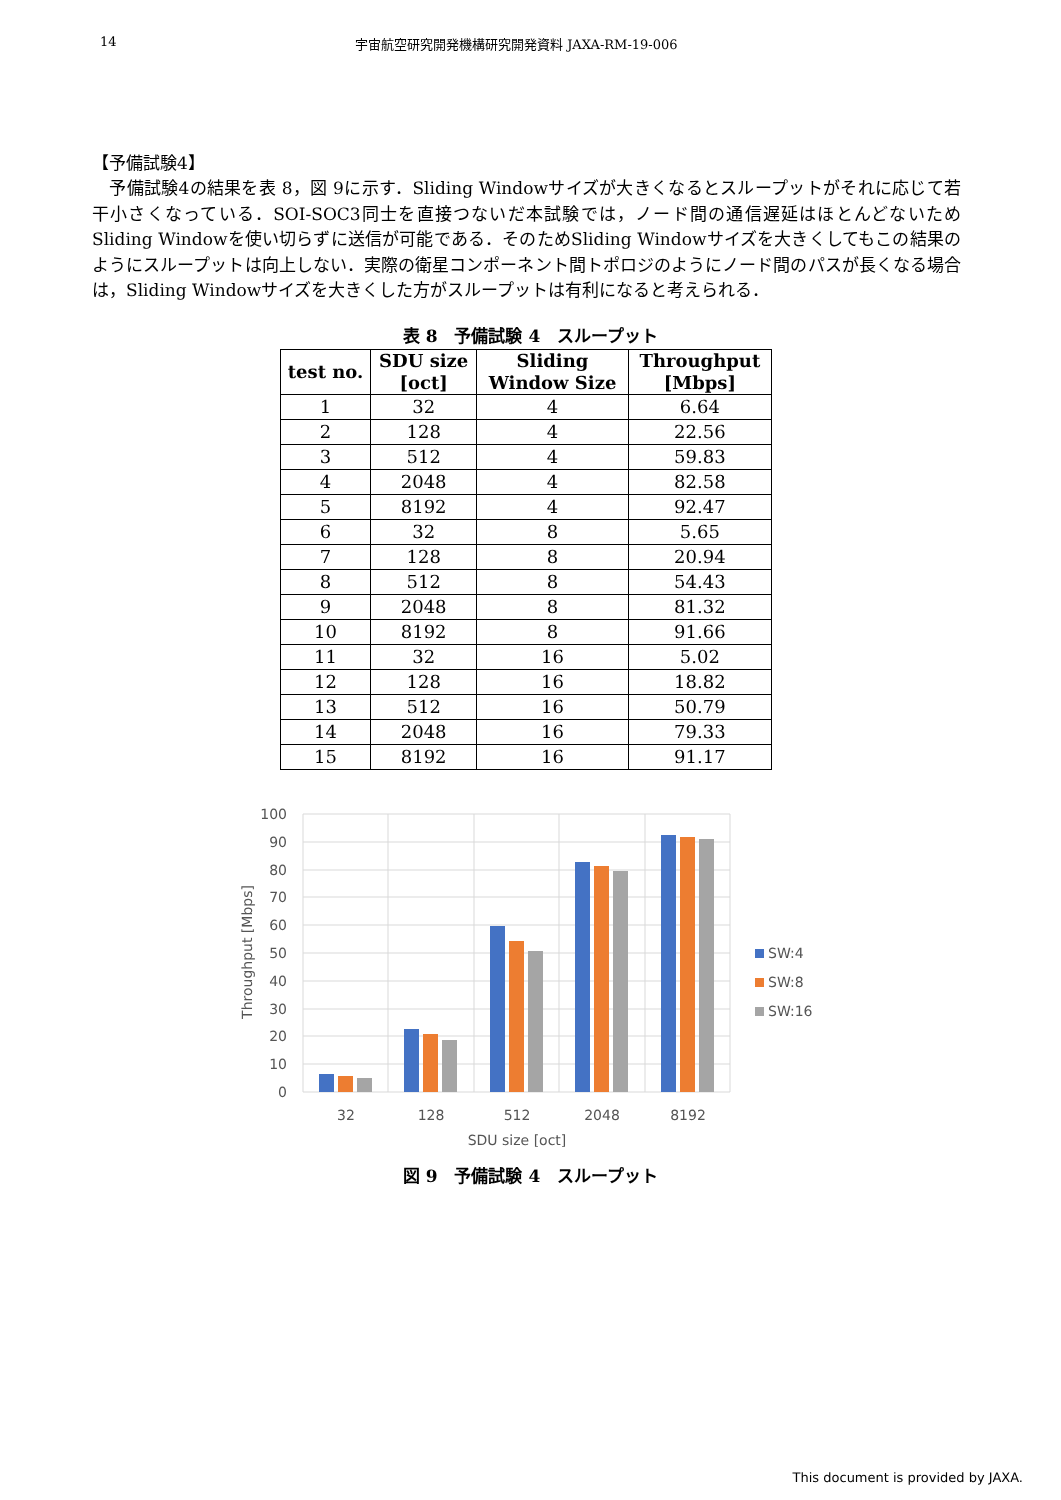14 宇宙航空研究開発機構研究開発資料 JAXA-RM-19-006
【予備試験4】
　予備試験4の結果を表 8，図 9に示す．Sliding Windowサイズが大きくなるとスループットがそれに応じて若干小さくなっている．SOI-SOC3同士を直接つないだ本試験では，ノード間の通信遅延はほとんどないためSliding Windowを使い切らずに送信が可能である．そのためSliding Windowサイズを大きくしてもこの結果のようにスループットは向上しない．実際の衛星コンポーネント間トポロジのようにノード間のパスが長くなる場合は，Sliding Windowサイズを大きくした方がスループットは有利になると考えられる．
表 8　予備試験 4　スループット
| test no. | SDU size [oct] | Sliding Window Size | Throughput [Mbps] |
| --- | --- | --- | --- |
| 1 | 32 | 4 | 6.64 |
| 2 | 128 | 4 | 22.56 |
| 3 | 512 | 4 | 59.83 |
| 4 | 2048 | 4 | 82.58 |
| 5 | 8192 | 4 | 92.47 |
| 6 | 32 | 8 | 5.65 |
| 7 | 128 | 8 | 20.94 |
| 8 | 512 | 8 | 54.43 |
| 9 | 2048 | 8 | 81.32 |
| 10 | 8192 | 8 | 91.66 |
| 11 | 32 | 16 | 5.02 |
| 12 | 128 | 16 | 18.82 |
| 13 | 512 | 16 | 50.79 |
| 14 | 2048 | 16 | 79.33 |
| 15 | 8192 | 16 | 91.17 |
100
90
80
70
60
50
40
30
20
10
0
32
128
512
2048
8192
SDU size [oct]
Throughput [Mbps]
SW:4
SW:8
SW:16
図 9　予備試験 4　スループット
This document is provided by JAXA.